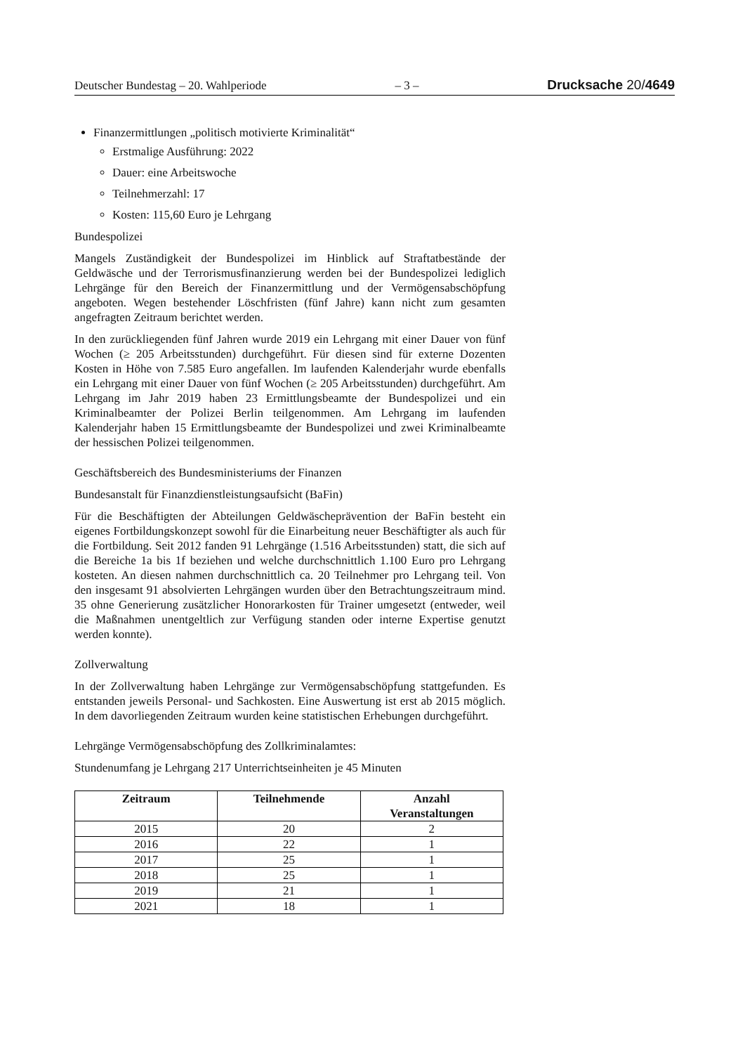Deutscher Bundestag – 20. Wahlperiode – 3 – Drucksache 20/4649
Finanzermittlungen „politisch motivierte Kriminalität“
Erstmalige Ausführung: 2022
Dauer: eine Arbeitswoche
Teilnehmerzahl: 17
Kosten: 115,60 Euro je Lehrgang
Bundespolizei
Mangels Zuständigkeit der Bundespolizei im Hinblick auf Straftatbestände der Geldwäsche und der Terrorismusfinanzierung werden bei der Bundespolizei lediglich Lehrgänge für den Bereich der Finanzermittlung und der Vermögensabschöpfung angeboten. Wegen bestehender Löschfristen (fünf Jahre) kann nicht zum gesamten angefragten Zeitraum berichtet werden.
In den zurückliegenden fünf Jahren wurde 2019 ein Lehrgang mit einer Dauer von fünf Wochen (≥ 205 Arbeitsstunden) durchgeführt. Für diesen sind für externe Dozenten Kosten in Höhe von 7.585 Euro angefallen. Im laufenden Kalenderjahr wurde ebenfalls ein Lehrgang mit einer Dauer von fünf Wochen (≥ 205 Arbeitsstunden) durchgeführt. Am Lehrgang im Jahr 2019 haben 23 Ermittlungsbeamte der Bundespolizei und ein Kriminalbeamter der Polizei Berlin teilgenommen. Am Lehrgang im laufenden Kalenderjahr haben 15 Ermittlungsbeamte der Bundespolizei und zwei Kriminalbeamte der hessischen Polizei teilgenommen.
Geschäftsbereich des Bundesministeriums der Finanzen
Bundesanstalt für Finanzdienstleistungsaufsicht (BaFin)
Für die Beschäftigten der Abteilungen Geldwäscheprävention der BaFin besteht ein eigenes Fortbildungskonzept sowohl für die Einarbeitung neuer Beschäftigter als auch für die Fortbildung. Seit 2012 fanden 91 Lehrgänge (1.516 Arbeitsstunden) statt, die sich auf die Bereiche 1a bis 1f beziehen und welche durchschnittlich 1.100 Euro pro Lehrgang kosteten. An diesen nahmen durchschnittlich ca. 20 Teilnehmer pro Lehrgang teil. Von den insgesamt 91 absolvierten Lehrgängen wurden über den Betrachtungszeitraum mind. 35 ohne Generierung zusätzlicher Honorarkosten für Trainer umgesetzt (entweder, weil die Maßnahmen unentgeltlich zur Verfügung standen oder interne Expertise genutzt werden konnte).
Zollverwaltung
In der Zollverwaltung haben Lehrgänge zur Vermögensabschöpfung stattgefunden. Es entstanden jeweils Personal- und Sachkosten. Eine Auswertung ist erst ab 2015 möglich. In dem davorliegenden Zeitraum wurden keine statistischen Erhebungen durchgeführt.
Lehrgänge Vermögensabschöpfung des Zollkriminalamtes:
Stundenumfang je Lehrgang 217 Unterrichtseinheiten je 45 Minuten
| Zeitraum | Teilnehmende | Anzahl Veranstaltungen |
| --- | --- | --- |
| 2015 | 20 | 2 |
| 2016 | 22 | 1 |
| 2017 | 25 | 1 |
| 2018 | 25 | 1 |
| 2019 | 21 | 1 |
| 2021 | 18 | 1 |